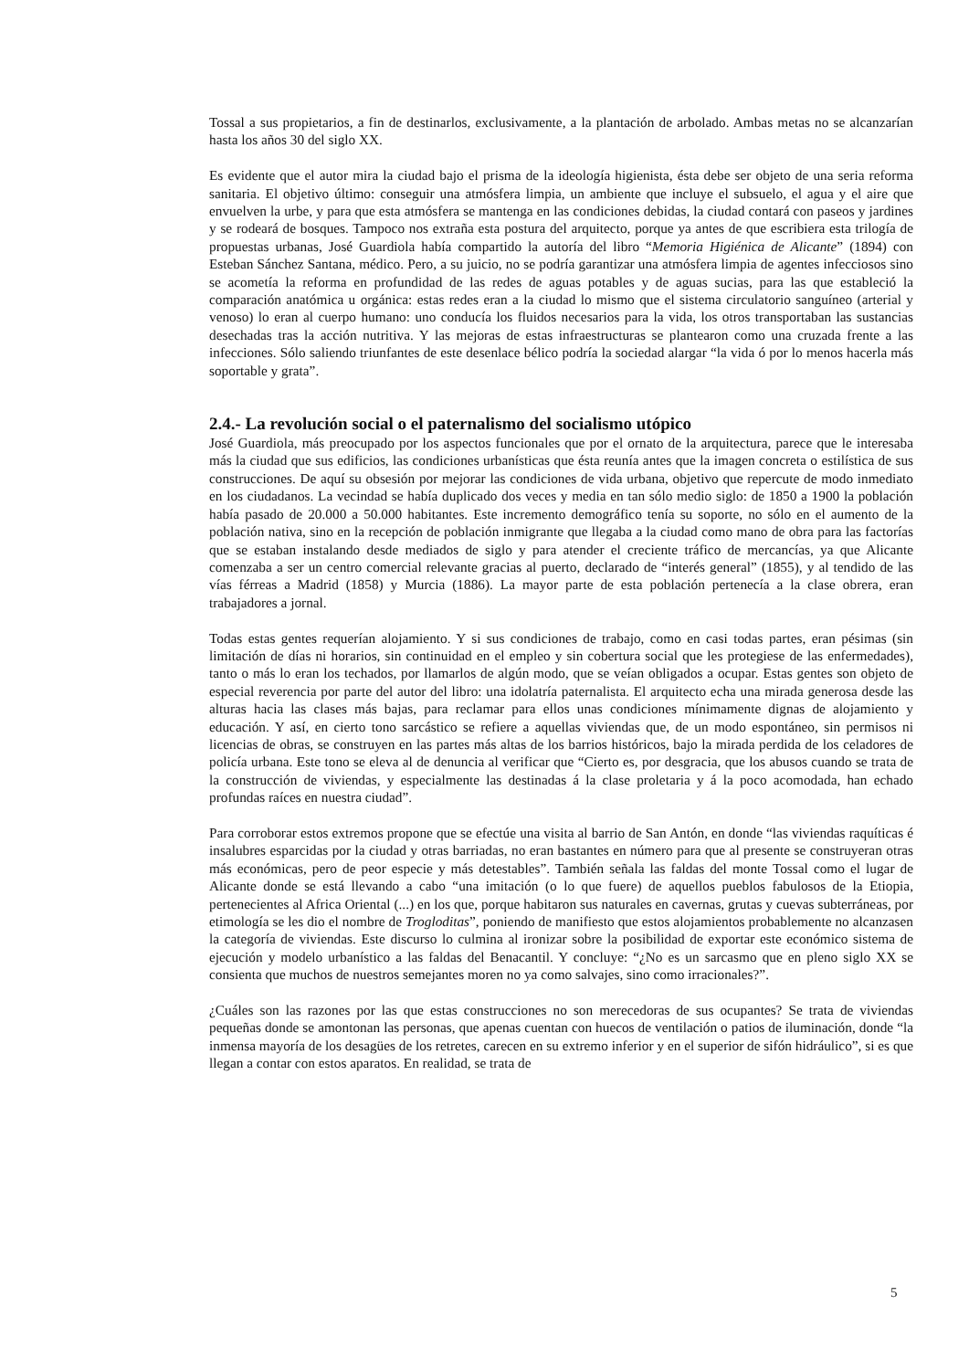Tossal a sus propietarios, a fin de destinarlos, exclusivamente, a la plantación de arbolado. Ambas metas no se alcanzarían hasta los años 30 del siglo XX.
Es evidente que el autor mira la ciudad bajo el prisma de la ideología higienista, ésta debe ser objeto de una seria reforma sanitaria. El objetivo último: conseguir una atmósfera limpia, un ambiente que incluye el subsuelo, el agua y el aire que envuelven la urbe, y para que esta atmósfera se mantenga en las condiciones debidas, la ciudad contará con paseos y jardines y se rodeará de bosques. Tampoco nos extraña esta postura del arquitecto, porque ya antes de que escribiera esta trilogía de propuestas urbanas, José Guardiola había compartido la autoría del libro “Memoria Higiénica de Alicante” (1894) con Esteban Sánchez Santana, médico. Pero, a su juicio, no se podría garantizar una atmósfera limpia de agentes infecciosos sino se acometía la reforma en profundidad de las redes de aguas potables y de aguas sucias, para las que estableció la comparación anatómica u orgánica: estas redes eran a la ciudad lo mismo que el sistema circulatorio sanguíneo (arterial y venoso) lo eran al cuerpo humano: uno conducía los fluidos necesarios para la vida, los otros transportaban las sustancias desechadas tras la acción nutritiva. Y las mejoras de estas infraestructuras se plantearon como una cruzada frente a las infecciones. Sólo saliendo triunfantes de este desenlace bélico podría la sociedad alargar “la vida ó por lo menos hacerla más soportable y grata”.
2.4.- La revolución social o el paternalismo del socialismo utópico
José Guardiola, más preocupado por los aspectos funcionales que por el ornato de la arquitectura, parece que le interesaba más la ciudad que sus edificios, las condiciones urbanísticas que ésta reunía antes que la imagen concreta o estilística de sus construcciones. De aquí su obsesión por mejorar las condiciones de vida urbana, objetivo que repercute de modo inmediato en los ciudadanos. La vecindad se había duplicado dos veces y media en tan sólo medio siglo: de 1850 a 1900 la población había pasado de 20.000 a 50.000 habitantes. Este incremento demográfico tenía su soporte, no sólo en el aumento de la población nativa, sino en la recepción de población inmigrante que llegaba a la ciudad como mano de obra para las factorías que se estaban instalando desde mediados de siglo y para atender el creciente tráfico de mercancías, ya que Alicante comenzaba a ser un centro comercial relevante gracias al puerto, declarado de “interés general” (1855), y al tendido de las vías férreas a Madrid (1858) y Murcia (1886). La mayor parte de esta población pertenecía a la clase obrera, eran trabajadores a jornal.
Todas estas gentes requerían alojamiento. Y si sus condiciones de trabajo, como en casi todas partes, eran pésimas (sin limitación de días ni horarios, sin continuidad en el empleo y sin cobertura social que les protegiese de las enfermedades), tanto o más lo eran los techados, por llamarlos de algún modo, que se veían obligados a ocupar. Estas gentes son objeto de especial reverencia por parte del autor del libro: una idolatría paternalista. El arquitecto echa una mirada generosa desde las alturas hacia las clases más bajas, para reclamar para ellos unas condiciones mínimamente dignas de alojamiento y educación. Y así, en cierto tono sarcástico se refiere a aquellas viviendas que, de un modo espontáneo, sin permisos ni licencias de obras, se construyen en las partes más altas de los barrios históricos, bajo la mirada perdida de los celadores de policía urbana. Este tono se eleva al de denuncia al verificar que “Cierto es, por desgracia, que los abusos cuando se trata de la construcción de viviendas, y especialmente las destinadas á la clase proletaria y á la poco acomodada, han echado profundas raíces en nuestra ciudad”.
Para corroborar estos extremos propone que se efectúe una visita al barrio de San Antón, en donde “las viviendas raquíticas é insalubres esparcidas por la ciudad y otras barriadas, no eran bastantes en número para que al presente se construyeran otras más económicas, pero de peor especie y más detestables”. También señala las faldas del monte Tossal como el lugar de Alicante donde se está llevando a cabo “una imitación (o lo que fuere) de aquellos pueblos fabulosos de la Etiopia, pertenecientes al Africa Oriental (...) en los que, porque habitaron sus naturales en cavernas, grutas y cuevas subterráneas, por etimología se les dio el nombre de Trogloditas”, poniendo de manifiesto que estos alojamientos probablemente no alcanzasen la categoría de viviendas. Este discurso lo culmina al ironizar sobre la posibilidad de exportar este económico sistema de ejecución y modelo urbanístico a las faldas del Benacantil. Y concluye: “¿No es un sarcasmo que en pleno siglo XX se consienta que muchos de nuestros semejantes moren no ya como salvajes, sino como irracionales?”.
¿Cuáles son las razones por las que estas construcciones no son merecedoras de sus ocupantes? Se trata de viviendas pequeñas donde se amontonan las personas, que apenas cuentan con huecos de ventilación o patios de iluminación, donde “la inmensa mayoría de los desagües de los retretes, carecen en su extremo inferior y en el superior de sifón hidráulico”, si es que llegan a contar con estos aparatos. En realidad, se trata de
5